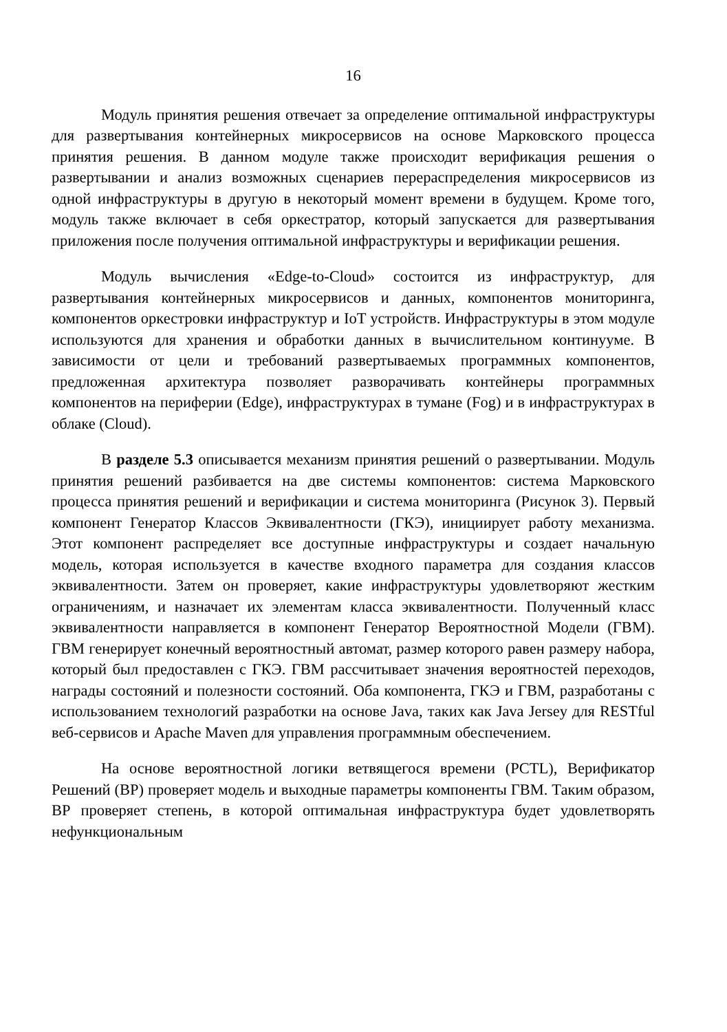16
Модуль принятия решения отвечает за определение оптимальной инфраструктуры для развертывания контейнерных микросервисов на основе Марковского процесса принятия решения. В данном модуле также происходит верификация решения о развертывании и анализ возможных сценариев перераспределения микросервисов из одной инфраструктуры в другую в некоторый момент времени в будущем. Кроме того, модуль также включает в себя оркестратор, который запускается для развертывания приложения после получения оптимальной инфраструктуры и верификации решения.
Модуль вычисления «Edge-to-Cloud» состоится из инфраструктур, для развертывания контейнерных микросервисов и данных, компонентов мониторинга, компонентов оркестровки инфраструктур и IoT устройств. Инфраструктуры в этом модуле используются для хранения и обработки данных в вычислительном континууме. В зависимости от цели и требований развертываемых программных компонентов, предложенная архитектура позволяет разворачивать контейнеры программных компонентов на периферии (Edge), инфраструктурах в тумане (Fog) и в инфраструктурах в облаке (Cloud).
В разделе 5.3 описывается механизм принятия решений о развертывании. Модуль принятия решений разбивается на две системы компонентов: система Марковского процесса принятия решений и верификации и система мониторинга (Рисунок 3). Первый компонент Генератор Классов Эквивалентности (ГКЭ), инициирует работу механизма. Этот компонент распределяет все доступные инфраструктуры и создает начальную модель, которая используется в качестве входного параметра для создания классов эквивалентности. Затем он проверяет, какие инфраструктуры удовлетворяют жестким ограничениям, и назначает их элементам класса эквивалентности. Полученный класс эквивалентности направляется в компонент Генератор Вероятностной Модели (ГВМ). ГВМ генерирует конечный вероятностный автомат, размер которого равен размеру набора, который был предоставлен с ГКЭ. ГВМ рассчитывает значения вероятностей переходов, награды состояний и полезности состояний. Оба компонента, ГКЭ и ГВМ, разработаны с использованием технологий разработки на основе Java, таких как Java Jersey для RESTful веб-сервисов и Apache Maven для управления программным обеспечением.
На основе вероятностной логики ветвящегося времени (PCTL), Верификатор Решений (ВР) проверяет модель и выходные параметры компоненты ГВМ. Таким образом, ВР проверяет степень, в которой оптимальная инфраструктура будет удовлетворять нефункциональным